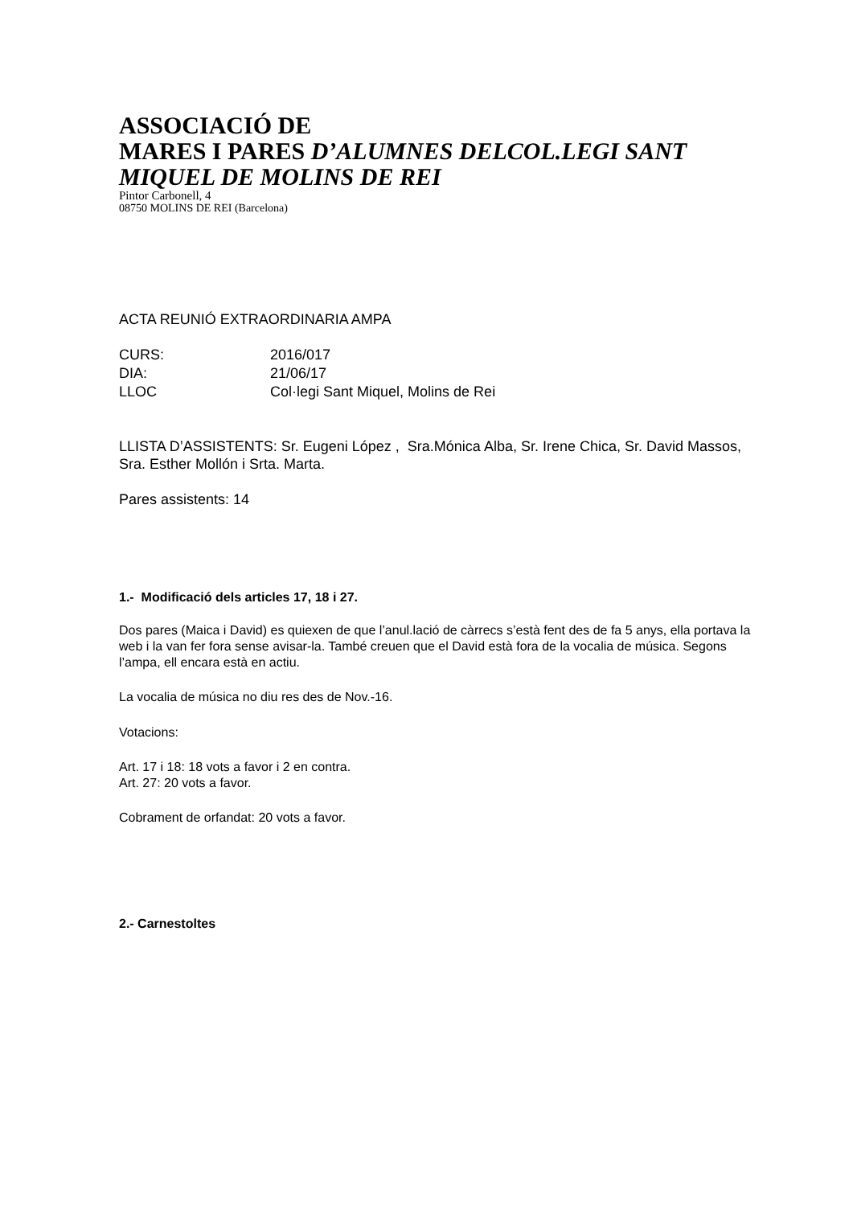ASSOCIACIÓ DE
MARES I PARES D’ALUMNES DELCOL.LEGI SANT MIQUEL DE MOLINS DE REI
Pintor Carbonell, 4
08750 MOLINS DE REI (Barcelona)
ACTA REUNIÓ EXTRAORDINARIA AMPA
| CURS: | 2016/017 |
| DIA: | 21/06/17 |
| LLOC | Col·legi Sant Miquel, Molins de Rei |
LLISTA D’ASSISTENTS: Sr. Eugeni López , Sra.Mónica Alba, Sr. Irene Chica, Sr. David Massos, Sra. Esther Mollón i Srta. Marta.
Pares assistents: 14
1.- Modificació dels articles 17, 18 i 27.
Dos pares (Maica i David) es quiexen de que l’anul.lació de càrrecs s’està fent des de fa 5 anys, ella portava la web i la van fer fora sense avisar-la. També creuen que el David està fora de la vocalia de música. Segons l’ampa, ell encara està en actiu.
La vocalia de música no diu res des de Nov.-16.
Votacions:
Art. 17 i 18: 18 vots a favor i 2 en contra.
Art. 27: 20 vots a favor.
Cobrament de orfandat: 20 vots a favor.
2.- Carnestoltes